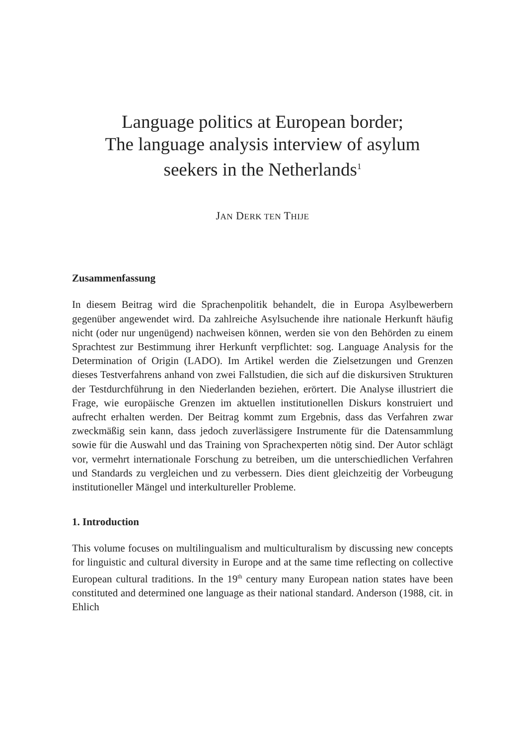Language politics at European border;
The language analysis interview of asylum
seekers in the Netherlands<sup>1</sup>
JAN DERK TEN THIJE
Zusammenfassung
In diesem Beitrag wird die Sprachenpolitik behandelt, die in Europa Asylbewerbern gegenüber angewendet wird. Da zahlreiche Asylsuchende ihre nationale Herkunft häufig nicht (oder nur ungenügend) nachweisen können, werden sie von den Behörden zu einem Sprachtest zur Bestimmung ihrer Herkunft verpflichtet: sog. Language Analysis for the Determination of Origin (LADO). Im Artikel werden die Zielsetzungen und Grenzen dieses Testverfahrens anhand von zwei Fallstudien, die sich auf die diskursiven Strukturen der Testdurchführung in den Niederlanden beziehen, erörtert. Die Analyse illustriert die Frage, wie europäische Grenzen im aktuellen institutionellen Diskurs konstruiert und aufrecht erhalten werden. Der Beitrag kommt zum Ergebnis, dass das Verfahren zwar zweckmäßig sein kann, dass jedoch zuverlässigere Instrumente für die Datensammlung sowie für die Auswahl und das Training von Sprachexperten nötig sind. Der Autor schlägt vor, vermehrt internationale Forschung zu betreiben, um die unterschiedlichen Verfahren und Standards zu vergleichen und zu verbessern. Dies dient gleichzeitig der Vorbeugung institutioneller Mängel und interkultureller Probleme.
1. Introduction
This volume focuses on multilingualism and multiculturalism by discussing new concepts for linguistic and cultural diversity in Europe and at the same time reflecting on collective European cultural traditions. In the 19<sup>th</sup> century many European nation states have been constituted and determined one language as their national standard. Anderson (1988, cit. in Ehlich